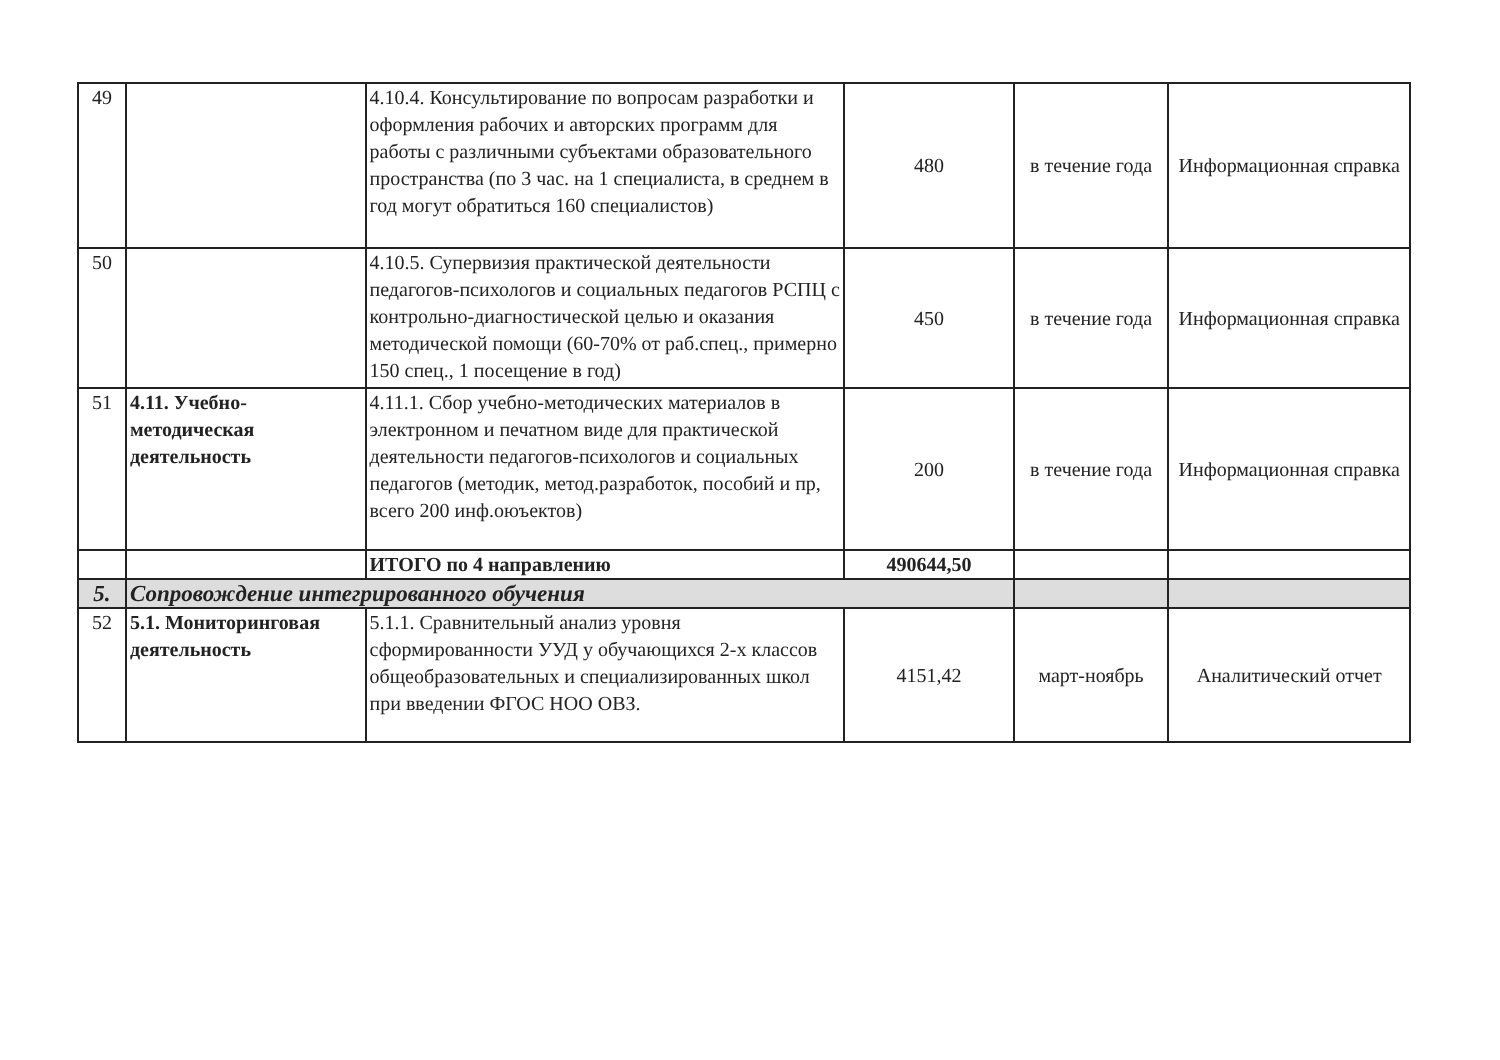| 49 | | 4.10.4. Консультирование по вопросам разработки и оформления рабочих и авторских программ для работы с различными субъектами образовательного пространства (по 3 час. на 1 специалиста, в среднем в год могут обратиться 160 специалистов) | 480 | в течение года | Информационная справка |
| 50 | | 4.10.5. Супервизия практической деятельности педагогов-психологов и социальных педагогов РСПЦ с контрольно-диагностической целью и оказания методической помощи (60-70% от раб.спец., примерно 150 спец., 1 посещение в год) | 450 | в течение года | Информационная справка |
| 51 | 4.11. Учебно-методическая деятельность | 4.11.1. Сбор учебно-методических материалов в электронном и печатном виде для практической деятельности педагогов-психологов и социальных педагогов (методик, метод.разработок, пособий и пр, всего 200 инф.оюъектов) | 200 | в течение года | Информационная справка |
| | | ИТОГО по 4 направлению | 490644,50 | | |
| 5. | Сопровождение интегрированного обучения | | | | |
| 52 | 5.1. Мониторинговая деятельность | 5.1.1. Сравнительный анализ уровня сформированности УУД у обучающихся 2-х классов общеобразовательных и специализированных школ при введении ФГОС НОО ОВЗ. | 4151,42 | март-ноябрь | Аналитический отчет |